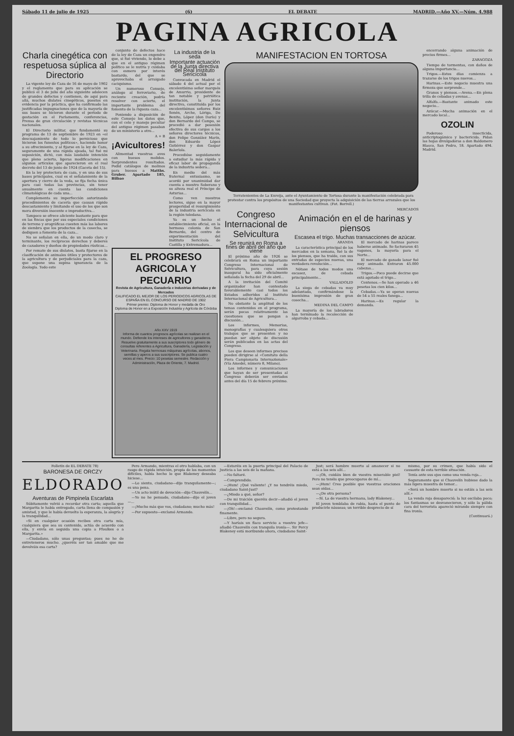Sábado 11 de julio de 1925 (6) EL DEBATE MADRID.—Año XV.—Núm. 4.988
PAGINA AGRICOLA
Charla cinegética con respetuosa súplica al Directorio
La vigente ley de Caza de 16 de mayo de 1902 y el reglamento que para su aplicación se publicó el 3 de julio del año siguiente adolecen de grandes defectos y contienen, de aquí para allá, muchos dislates cinegéticos, puestos en evidencia por la práctica, que ha confirmado las justificadas impugnaciones que de la mayoría de sus bases se hicieron durante el período de gestación en el Parlamento, conferencias, Prensa de gran circulación y revistas técnicas nacionales.
El Directorio militar, que fundamentó su programa de 13 de septiembre de 1923 en «el descuajamiento de todo lo pernicioso que hicieron los funestos políticos», haciendo honor a su ofrecimiento, y al fijarse en la ley de Caza, seguramente de una rápida ojeada, tal fué mi suposición, dictó, con más laudable intención que pleno acierto, ligeras modificaciones en algunos artículos que aparecieron en el real decreto del 13 de junio de 1924 (Gaceta del 15).
En la ley protectora de caza, y en una de sus bases principales, cual es el señalamiento de la apertura y cierre de la veda, se fija fecha única para casi todas las provincias, sin tener anualmente en cuenta las condiciones climatológicas de cada una...
Complementa su imperfección autorizando procedimientos de cacería que causan rápido descastamiento y limitando el uso de los que son mera diversión inocente e improductiva...
Tampoco se ofrece aliciente bastante para que en las fincas que por sus especiales condiciones de terreno y orográficas cuesten más las labores de siembra que los productos de la cosecha, se dediquen a fomento de la caza...
No se señalan en ella, de un modo claro y terminante, los recíprocos derechos y deberes de cazadores y dueños de propiedades rústicas...
Por remate de sus dislates, basta fijarse en la clasificación de animales útiles y protectores de la agricultura y de perjudiciales para la caza, que supone una supina ignorancia de la Zoología. Todo este
conjunto de defectos hace de la ley de Caza un engendro que, si fué viviendo, lo debe a que en el antiguo régimen político se le nutría y cuidaba con esmero por interés bastardo, del que se aprovechaba el arraigado caciquismo.
Un numeroso Consejo, análogo al ferroviario, de reciente creación, podría resolver con acierto, el importante problema del fomento de la riqueza caza...
Poniendo a disposición de este Consejo los datos que, con el celo y manejo peculiar del antiguo régimen pasaban de un ministerio a otro...
A + B
¡Avicultores!
Alimentad vuestras aves con huesos molidos. Sorprendentes resultados. Pedid catálogos de molinos para huesos a Matths. Gruber. Apartado 185, Bilbao
La industria de la seda
Importante actuación de la Junta directiva del Real Instituto Sericícola
Convocada en Madrid el sábado 4 del actual por el excelentísimo señor marqués de Amurrio, presidente de tan notable y patriótica institución, la Junta directiva, constituída por los excelentísimos señores Ruiz Senén, Arche, Lóriga, De Benito, López (don Darío) y don Bernardo del Campo, se procedió a dar posesión efectiva de sus cargos a los señores directores técnicos, don Felipe González Marín, don Eduardo López Gutiérrez y don Gaspar Balerlola.
Procedióse seguidamente a estudiar la más rápida y eficaz labor de propaganda de la industria sedera...
En medio del más fraternal entusiasmo, se acordó por unanimidad dar cuenta a nuestro Soberano y su alteza real el Príncipe de Asturias...
Como ven nuestros lectores, sigue en la mayor prosperidad el resurgimiento de la industria sericícola en la región toledana.
Ya es un hecho el establecimiento oficial, en la hermosa colonia de San Bernardo, del centro de experimentación del Instituto Sericícola de Castilla y Extremadura...
EL PROGRESO AGRICOLA Y PECUARIO
Revista de Agricultura, Ganadería e Industrias derivadas y de Mercados
CALIFICADO EL MEJOR DE LOS PERIODICOS AGRICOLAS DE ESPAÑA EN EL CONCURSO DE MADRID DE 1902
Primer premio: Diploma de Honor y medalla de Oro
Diploma de Honor en a Exposición Industria y Agrícola de Córdoba
Año XXV 1919
Informa de cuantos progresos agrícolas se realizan en el mundo. Defiende los intereses de agricultores y ganaderos. Resuelve gratuitamente a sus suscriptores todo género de consultas referentes a Agricultura, Ganadería, Legislación y Veterinaria. Regala hermosas máquinas agrícolas, abonos, semillas y aperos a sus suscriptores. Se publica cuatro veces al mes. Precio: 10 pesetas semestre. Redacción y Administración, Plaza de Oriente, 7. Madrid.
MANIFESTACION EN TORTOSA
Terratenientes de La Enreija, ante el Ayuntamiento de Tortosa durante la manifestación celebrada para protestar contra los propósitos de una Sociedad que proyecta la adquisición de las tierras arrozales que los manifestantes cultivan. (Fot. Borrell.)
Congreso Internacional de Selvicultura
Se reunirá en Roma a fines de abril del año que viene
El próximo año de 1926 se celebrará en Roma un importante Congreso Internacional de Selvicultura, para cuya sesión inaugural ha sido oficialmente señalada la fecha del 29 de abril...
A la invitación del Comité organizador han contestado favorablemente casi todos los Estados adheridos al Instituto Internacional de Agricultura...
No obstante la amplitud de los temas contenidos en el programa, serán pocas relativamente las cuestiones que se pongan a discusión...
Los informes, Memorias, monografías y cualesquiera otros trabajos que se presenten y no puedan ser objeto de discusión serán publicados en las actas del Congreso.
Los que deseen informes precisos pueden dirigirse al «Comitato della Fiera Campionaria Internazionale» (Vía Amedei, número 8, Milano).
Los informes y comunicaciones que hayan de ser presentadas al Congreso deberán ser enviados antes del día 15 de febrero próximo.
MERCADOS
Animación en el de harinas y piensos
Escasea el trigo. Muchas transacciones de azúcar.
ARANDA
La característica principal de los mercados en la semana, fué la de los piensos, que ha traído, con sus entradas de especies nuevas, una verdadera revolución...
Nótase de todos modos una escasez, de cebada principalmente...
VALLADOLID
La siega de cebadas va muy adelantada, confirmándose la buenísima impresión de gran cosecha...
MEDINA DEL CAMPO
La mayoría de los labradores han terminado la recolección de algarroba y cebada...
El mercado de harinas parece haberse animado. Se facturaron 45 vagones, la mayoría para el Norte...
El mercado de ganado lanar fué muy animado. Entraron 45.000 cabezas...
Trigos.—Poco puede decirse que está agotado el trigo...
Centenos.—Se han operado a 46 pesetas los cien kilos...
Cebadas.—Ya se operan nuevas de 54 a 55 reales fanega...
Harinas.—Es regular la demanda.
encerrando alguna animación de precios firmes...
ZARAGOZA
Tiempo de tormentas, con daños de alguna importancia...
Trigos.—Estos días comienza a trazarse de los trigos nuevos...
Harinas.—Este negocio muestra una firmeza que sorprende...
Granos y piensos.—Avena.—En plena trilla de cebadas y avenas...
Alfalfa.—Bastante animado este negocio...
Azúcar.—Mucha animación en el mercado local...
OZOLIN
Poderoso insecticida, anticriptogámico y bactericida. Pidan las hojas divulgadoras a don Baldomero Blasco, San Pedro, 18. Apartado 494. Madrid.
Folletín de EL DEBATE 78)
BARONESA DE ORCZY
ELDORADO
Aventuras de Pimpinela Escarlata
Súbitamente volvió a recordar otra carta; aquella que Margarita le había entregado, carta llena de compasión y amistad, y que le había devuelto la esperanza, la alegría y la tranquilidad...
«Si en cualquier ocasión recibes otra carta mía, cualquiera que sea su contenido, actúa de acuerdo con ella, y envía en seguida una copia a Ffoulkes o a Margarita.»
—Ciudadano, sólo unas preguntas; pues no he de entreteneros mucho. ¿queréis ser tan amable que me devolváis esa carta?
Pero Armando, mientras el otro hablaba, con un rasgo de rápida intuición, propia de los momentos difíciles, había hecho lo que Blakeney deseaba hiciese...
—Lo siento, ciudadano—dijo tranquilamente—; es una pena.
—Un acto inútil de devoción—dijo Chauvelín...
—Yo no he pensado, ciudadano—dijo el joven—...
—¡Mucho más que vos, ciudadano; mucho más!
—Por supuesto—exclamó Armando.
—Estaréis en la puerta principal del Palacio de Justicia a las seis de la mañana.
—No faltaré.
—Comprendido.
—¡Hum! ¡Qué valiente! ¿Y no tendréis miedo, ciudadano Saint-Just?
—¿Miedo a qué, señor?
—De mi traición queréis decir—añadió el joven con tranquilidad...
—¡Oh!—exclamó Chauvelín, como protestando finamente.
—Libre, pero no segura.
—Y haríais un flaco servicio a vuestro jefe—añadió Chauvelín con tranquila ironía—. Sir Percy Blakeney está moribundo ahora, ciudadano Saint-
Just; será hombre muerto al amanecer si no está a las seis allí...
—¡Oh, cuidáis bien de vuestra miserable piel! Pero no tenéis que preocuparos de mí...
—¡Hum! Creo posible que vuestras oraciones sean oídas...
—¿De otra persona?
—Sí. La de vuestra hermana, lady Blakeney...
El joven temblaba de rabia, hasta el punto de producirle náuseas; un terrible desprecio de sí
mismo, por su crimen, que había sido el causante de esta terrible situación.
Tenía ante sus ojos como una venda roja...
Seguramente que si Chauvelín hubiese dado la más ligera muestra de temor...
«Será un hombre muerto si no estáis a las seis allí.»
La venda roja desapareció; la luz oscilaba poco; los fantasmas se desvanecieron, y sólo la pálida cara del terrorista apareció mirando siempre con fina ironía.
(Continuará.)